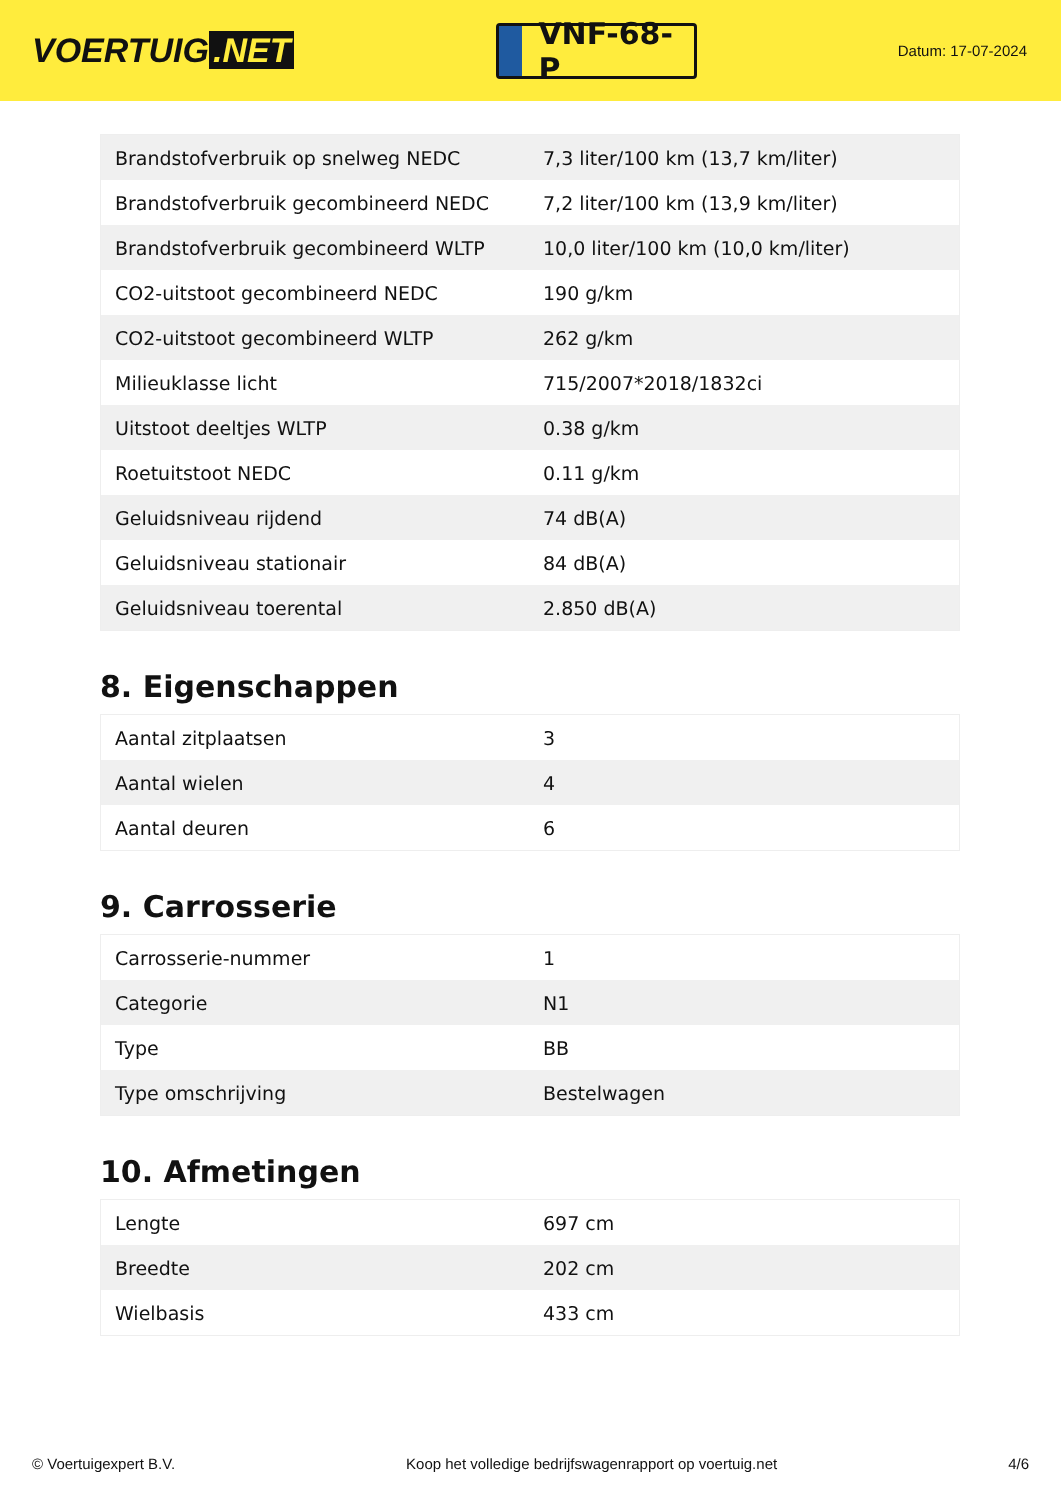VOERTUIG.NET
VNF-68-P
Datum: 17-07-2024
| Brandstofverbruik op snelweg NEDC | 7,3 liter/100 km (13,7 km/liter) |
| Brandstofverbruik gecombineerd NEDC | 7,2 liter/100 km (13,9 km/liter) |
| Brandstofverbruik gecombineerd WLTP | 10,0 liter/100 km (10,0 km/liter) |
| CO2-uitstoot gecombineerd NEDC | 190 g/km |
| CO2-uitstoot gecombineerd WLTP | 262 g/km |
| Milieuklasse licht | 715/2007*2018/1832ci |
| Uitstoot deeltjes WLTP | 0.38 g/km |
| Roetuitstoot NEDC | 0.11 g/km |
| Geluidsniveau rijdend | 74 dB(A) |
| Geluidsniveau stationair | 84 dB(A) |
| Geluidsniveau toerental | 2.850 dB(A) |
8. Eigenschappen
| Aantal zitplaatsen | 3 |
| Aantal wielen | 4 |
| Aantal deuren | 6 |
9. Carrosserie
| Carrosserie-nummer | 1 |
| Categorie | N1 |
| Type | BB |
| Type omschrijving | Bestelwagen |
10. Afmetingen
| Lengte | 697 cm |
| Breedte | 202 cm |
| Wielbasis | 433 cm |
© Voertuigexpert B.V. Koop het volledige bedrijfswagenrapport op voertuig.net 4/6